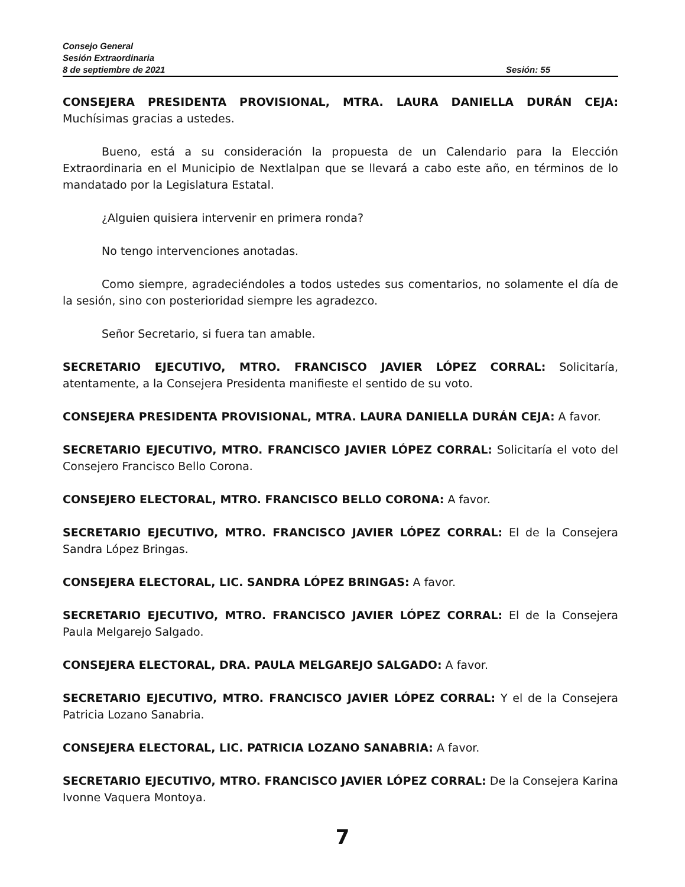Consejo General
Sesión Extraordinaria
8 de septiembre de 2021 Sesión: 55
CONSEJERA PRESIDENTA PROVISIONAL, MTRA. LAURA DANIELLA DURÁN CEJA: Muchísimas gracias a ustedes.
Bueno, está a su consideración la propuesta de un Calendario para la Elección Extraordinaria en el Municipio de Nextlalpan que se llevará a cabo este año, en términos de lo mandatado por la Legislatura Estatal.
¿Alguien quisiera intervenir en primera ronda?
No tengo intervenciones anotadas.
Como siempre, agradeciéndoles a todos ustedes sus comentarios, no solamente el día de la sesión, sino con posterioridad siempre les agradezco.
Señor Secretario, si fuera tan amable.
SECRETARIO EJECUTIVO, MTRO. FRANCISCO JAVIER LÓPEZ CORRAL: Solicitaría, atentamente, a la Consejera Presidenta manifieste el sentido de su voto.
CONSEJERA PRESIDENTA PROVISIONAL, MTRA. LAURA DANIELLA DURÁN CEJA: A favor.
SECRETARIO EJECUTIVO, MTRO. FRANCISCO JAVIER LÓPEZ CORRAL: Solicitaría el voto del Consejero Francisco Bello Corona.
CONSEJERO ELECTORAL, MTRO. FRANCISCO BELLO CORONA: A favor.
SECRETARIO EJECUTIVO, MTRO. FRANCISCO JAVIER LÓPEZ CORRAL: El de la Consejera Sandra López Bringas.
CONSEJERA ELECTORAL, LIC. SANDRA LÓPEZ BRINGAS: A favor.
SECRETARIO EJECUTIVO, MTRO. FRANCISCO JAVIER LÓPEZ CORRAL: El de la Consejera Paula Melgarejo Salgado.
CONSEJERA ELECTORAL, DRA. PAULA MELGAREJO SALGADO: A favor.
SECRETARIO EJECUTIVO, MTRO. FRANCISCO JAVIER LÓPEZ CORRAL: Y el de la Consejera Patricia Lozano Sanabria.
CONSEJERA ELECTORAL, LIC. PATRICIA LOZANO SANABRIA: A favor.
SECRETARIO EJECUTIVO, MTRO. FRANCISCO JAVIER LÓPEZ CORRAL: De la Consejera Karina Ivonne Vaquera Montoya.
7